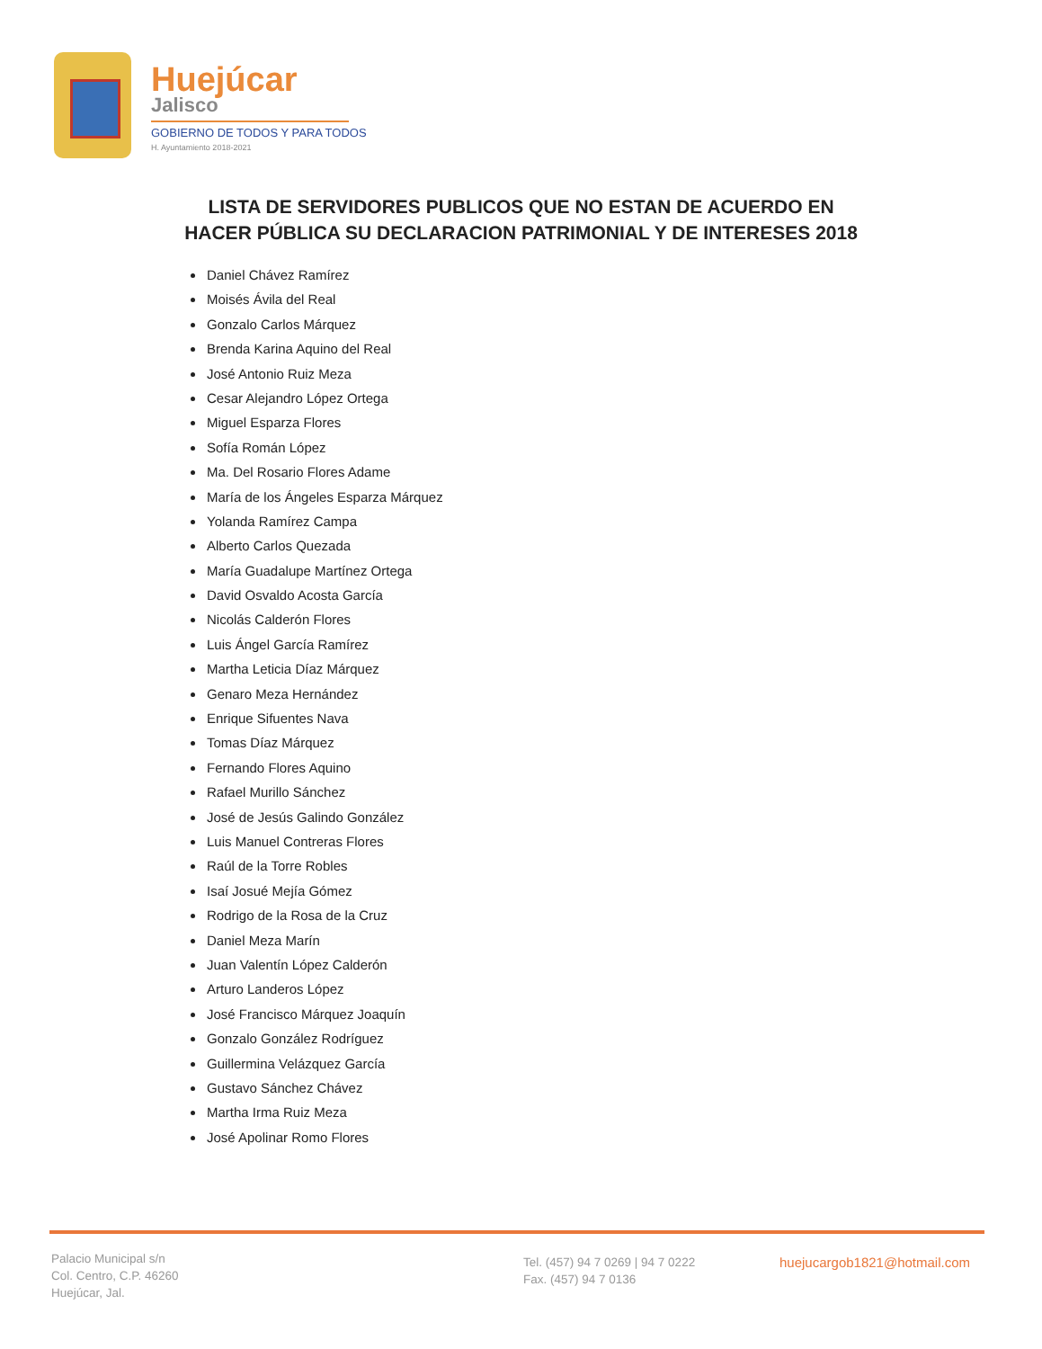Huejúcar
Jalisco
GOBIERNO DE TODOS Y PARA TODOS
H. Ayuntamiento 2018-2021
LISTA DE SERVIDORES PUBLICOS QUE NO ESTAN DE ACUERDO EN
HACER PÚBLICA SU DECLARACION PATRIMONIAL Y DE INTERESES 2018
Daniel Chávez Ramírez
Moisés Ávila del Real
Gonzalo Carlos Márquez
Brenda Karina Aquino del Real
José Antonio Ruiz Meza
Cesar Alejandro López Ortega
Miguel Esparza Flores
Sofía Román López
Ma. Del Rosario Flores Adame
María de los Ángeles Esparza Márquez
Yolanda Ramírez Campa
Alberto Carlos Quezada
María Guadalupe Martínez Ortega
David Osvaldo Acosta García
Nicolás Calderón Flores
Luis Ángel García Ramírez
Martha Leticia Díaz Márquez
Genaro Meza Hernández
Enrique Sifuentes Nava
Tomas Díaz Márquez
Fernando Flores Aquino
Rafael Murillo Sánchez
José de Jesús Galindo González
Luis Manuel Contreras Flores
Raúl de la Torre Robles
Isaí Josué Mejía Gómez
Rodrigo de la Rosa de la Cruz
Daniel Meza Marín
Juan Valentín López Calderón
Arturo Landeros López
José Francisco Márquez Joaquín
Gonzalo González Rodríguez
Guillermina Velázquez García
Gustavo Sánchez Chávez
Martha Irma Ruiz Meza
José Apolinar Romo Flores
Palacio Municipal s/n
Col. Centro, C.P. 46260
Huejúcar, Jal.
Tel. (457) 94 7 0269 | 94 7 0222
Fax. (457) 94 7 0136
huejucargob1821@hotmail.com